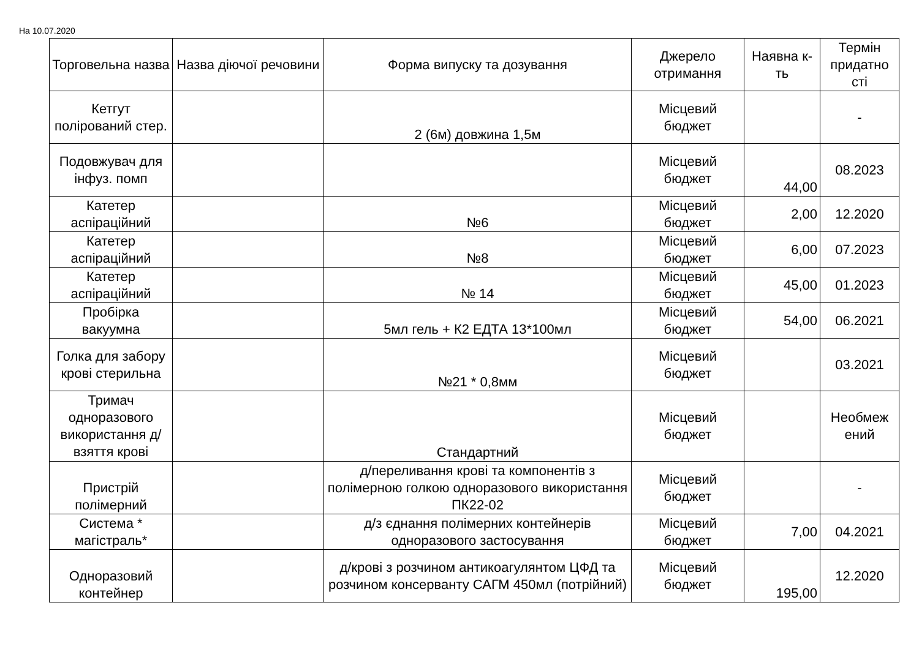На 10.07.2020
| Торговельна назва | Назва діючої речовини | Форма випуску та дозування | Джерело отримання | Наявна к-ть | Термін придатно сті |
| --- | --- | --- | --- | --- | --- |
| Кетгут полірований стер. | | 2 (6м) довжина 1,5м | Місцевий бюджет | | - |
| Подовжувач для інфуз. помп | | | Місцевий бюджет | 44,00 | 08.2023 |
| Катетер аспіраційний | | №6 | Місцевий бюджет | 2,00 | 12.2020 |
| Катетер аспіраційний | | №8 | Місцевий бюджет | 6,00 | 07.2023 |
| Катетер аспіраційний | | № 14 | Місцевий бюджет | 45,00 | 01.2023 |
| Пробірка вакуумна | | 5мл гель + К2 ЕДТА 13*100мл | Місцевий бюджет | 54,00 | 06.2021 |
| Голка для забору крові стерильна | | №21 * 0,8мм | Місцевий бюджет | | 03.2021 |
| Тримач одноразового використання д/взяття крові | | Стандартний | Місцевий бюджет | | Необмеж ений |
| Пристрій полімерний | | д/переливання крові та компонентів з полімерною голкою одноразового використання ПК22-02 | Місцевий бюджет | | - |
| Система * магістраль* | | д/з єднання полімерних контейнерів одноразового застосування | Місцевий бюджет | 7,00 | 04.2021 |
| Одноразовий контейнер | | д/крові з розчином антикоагулянтом ЦФД та розчином консерванту САГМ 450мл (потрійний) | Місцевий бюджет | 195,00 | 12.2020 |